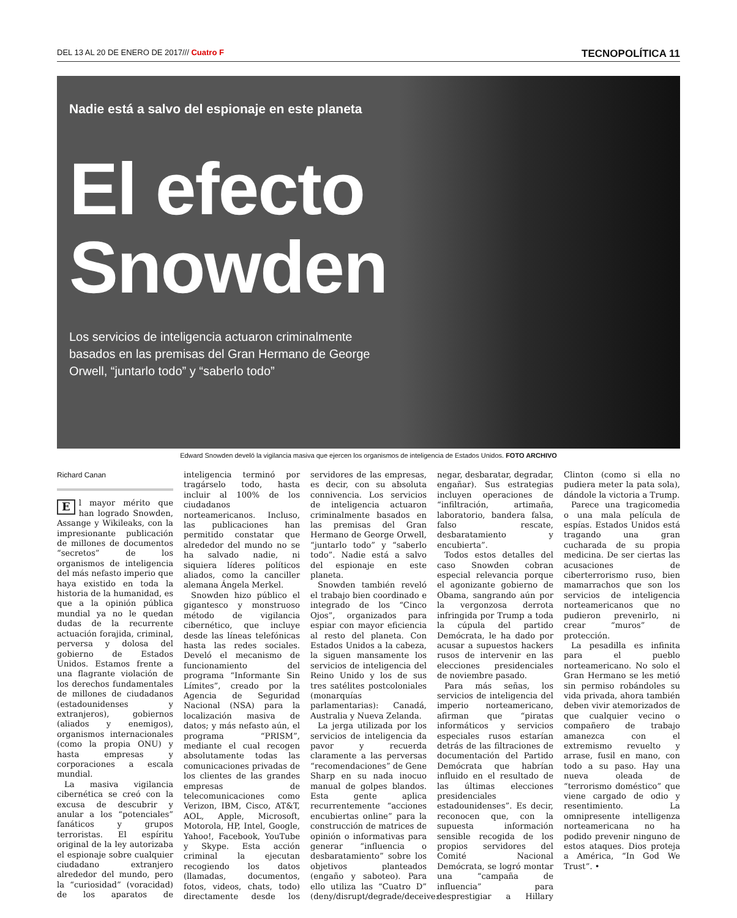DEL 13 AL 20 DE ENERO DE 2017/// Cuatro F
TECNOPOLÍTICA 11
Nadie está a salvo del espionaje en este planeta
El efecto
Snowden
Los servicios de inteligencia actuaron criminalmente basados en las premisas del Gran Hermano de George Orwell, “juntarlo todo” y “saberlo todo”
Edward Snowden develó la vigilancia masiva que ejercen los organismos de inteligencia de Estados Unidos. FOTO ARCHIVO
Richard Canan
El mayor mérito que han logrado Snowden, Assange y Wikileaks, con la impresionante publicación de millones de documentos “secretos” de los organismos de inteligencia del más nefasto imperio que haya existido en toda la historia de la humanidad, es que a la opinión pública mundial ya no le quedan dudas de la recurrente actuación forajida, criminal, perversa y dolosa del gobierno de Estados Unidos. Estamos frente a una flagrante violación de los derechos fundamentales de millones de ciudadanos (estadounidenses y extranjeros), gobiernos (aliados y enemigos), organismos internacionales (como la propia ONU) y hasta empresas y corporaciones a escala mundial.
La masiva vigilancia cibernética se creó con la excusa de descubrir y anular a los “potenciales” fanáticos y grupos terroristas. El espíritu original de la ley autorizaba el espionaje sobre cualquier ciudadano extranjero alrededor del mundo, pero la “curiosidad” (voracidad) de los aparatos de inteligencia terminó por tragárselo todo, hasta incluir al 100% de los ciudadanos norteamericanos. Incluso, las publicaciones han permitido constatar que alrededor del mundo no se ha salvado nadie, ni siquiera líderes políticos aliados, como la canciller alemana Ángela Merkel.
Snowden hizo público el gigantesco y monstruoso método de vigilancia cibernético, que incluye desde las líneas telefónicas hasta las redes sociales. Develó el mecanismo de funcionamiento del programa “Informante Sin Límites”, creado por la Agencia de Seguridad Nacional (NSA) para la localización masiva de datos; y más nefasto aún, el programa “PRISM”, mediante el cual recogen absolutamente todas las comunicaciones privadas de los clientes de las grandes empresas de telecomunicaciones como Verizon, IBM, Cisco, AT&T, AOL, Apple, Microsoft, Motorola, HP, Intel, Google, Yahoo!, Facebook, YouTube y Skype. Esta acción criminal la ejecutan recogiendo los datos (llamadas, documentos, fotos, videos, chats, todo) directamente desde los servidores de las empresas, es decir, con su absoluta connivencia. Los servicios de inteligencia actuaron criminalmente basados en las premisas del Gran Hermano de George Orwell, “juntarlo todo” y “saberlo todo”. Nadie está a salvo del espionaje en este planeta.
Snowden también reveló el trabajo bien coordinado e integrado de los “Cinco Ojos”, organizados para espiar con mayor eficiencia al resto del planeta. Con Estados Unidos a la cabeza, la siguen mansamente los servicios de inteligencia del Reino Unido y los de sus tres satélites postcoloniales (monarquías parlamentarias): Canadá, Australia y Nueva Zelanda.
La jerga utilizada por los servicios de inteligencia da pavor y recuerda claramente a las perversas “recomendaciones” de Gene Sharp en su nada inocuo manual de golpes blandos. Esta gente aplica recurrentemente “acciones encubiertas online” para la construcción de matrices de opinión o informativas para generar “influencia o desbaratamiento” sobre los objetivos planteados (engaño y saboteo). Para ello utiliza las “Cuatro D” (deny/disrupt/degrade/deceive: negar, desbaratar, degradar, engañar). Sus estrategias incluyen operaciones de “infiltración, artimaña, laboratorio, bandera falsa, falso rescate, desbaratamiento y encubierta”.
Todos estos detalles del caso Snowden cobran especial relevancia porque el agonizante gobierno de Obama, sangrando aún por la vergonzosa derrota infringida por Trump a toda la cúpula del partido Demócrata, le ha dado por acusar a supuestos hackers rusos de intervenir en las elecciones presidenciales de noviembre pasado.
Para más señas, los servicios de inteligencia del imperio norteamericano, afirman que “piratas informáticos y servicios especiales rusos estarían detrás de las filtraciones de documentación del Partido Demócrata que habrían influido en el resultado de las últimas elecciones presidenciales estadounidenses”. Es decir, reconocen que, con la supuesta información sensible recogida de los propios servidores del Comité Nacional Demócrata, se logró montar una “campaña de influencia” para desprestigiar a Hillary Clinton (como si ella no pudiera meter la pata sola), dándole la victoria a Trump.
Parece una tragicomedia o una mala película de espías. Estados Unidos está tragando una gran cucharada de su propia medicina. De ser ciertas las acusaciones de ciberterrorismo ruso, bien mamarrachos que son los servicios de inteligencia norteamericanos que no pudieron prevenirlo, ni crear “muros” de protección.
La pesadilla es infinita para el pueblo norteamericano. No solo el Gran Hermano se les metió sin permiso robándoles su vida privada, ahora también deben vivir atemorizados de que cualquier vecino o compañero de trabajo amanezca con el extremismo revuelto y arrase, fusil en mano, con todo a su paso. Hay una nueva oleada de “terrorismo doméstico” que viene cargado de odio y resentimiento. La omnipresente intelligenza norteamericana no ha podido prevenir ninguno de estos ataques. Dios proteja a América, “In God We Trust”. •